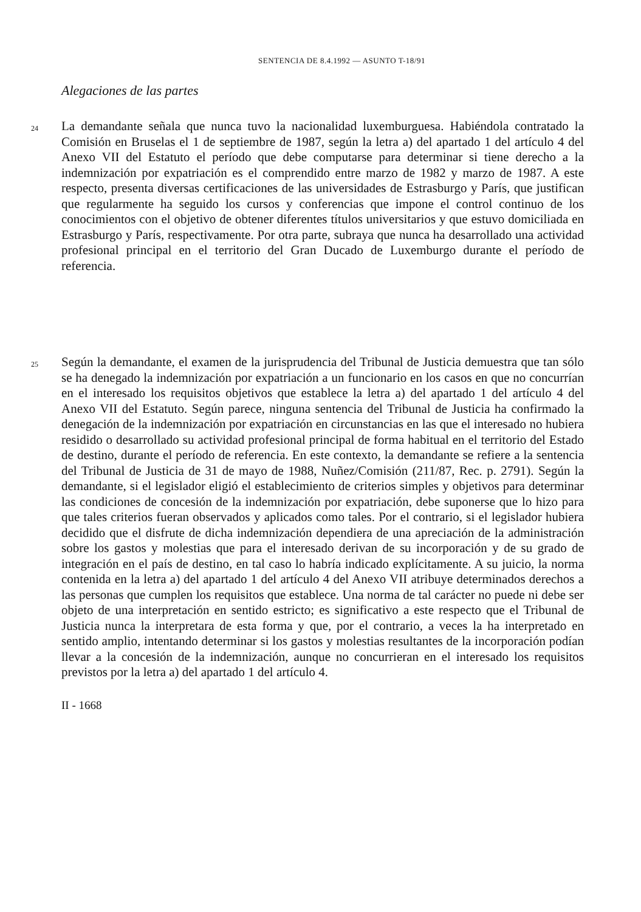SENTENCIA DE 8.4.1992 — ASUNTO T-18/91
Alegaciones de las partes
24
La demandante señala que nunca tuvo la nacionalidad luxemburguesa. Habiéndola contratado la Comisión en Bruselas el 1 de septiembre de 1987, según la letra a) del apartado 1 del artículo 4 del Anexo VII del Estatuto el período que debe computarse para determinar si tiene derecho a la indemnización por expatriación es el comprendido entre marzo de 1982 y marzo de 1987. A este respecto, presenta diversas certificaciones de las universidades de Estrasburgo y París, que justifican que regularmente ha seguido los cursos y conferencias que impone el control continuo de los conocimientos con el objetivo de obtener diferentes títulos universitarios y que estuvo domiciliada en Estrasburgo y París, respectivamente. Por otra parte, subraya que nunca ha desarrollado una actividad profesional principal en el territorio del Gran Ducado de Luxemburgo durante el período de referencia.
25
Según la demandante, el examen de la jurisprudencia del Tribunal de Justicia demuestra que tan sólo se ha denegado la indemnización por expatriación a un funcionario en los casos en que no concurrían en el interesado los requisitos objetivos que establece la letra a) del apartado 1 del artículo 4 del Anexo VII del Estatuto. Según parece, ninguna sentencia del Tribunal de Justicia ha confirmado la denegación de la indemnización por expatriación en circunstancias en las que el interesado no hubiera residido o desarrollado su actividad profesional principal de forma habitual en el territorio del Estado de destino, durante el período de referencia. En este contexto, la demandante se refiere a la sentencia del Tribunal de Justicia de 31 de mayo de 1988, Nuñez/Comisión (211/87, Rec. p. 2791). Según la demandante, si el legislador eligió el establecimiento de criterios simples y objetivos para determinar las condiciones de concesión de la indemnización por expatriación, debe suponerse que lo hizo para que tales criterios fueran observados y aplicados como tales. Por el contrario, si el legislador hubiera decidido que el disfrute de dicha indemnización dependiera de una apreciación de la administración sobre los gastos y molestias que para el interesado derivan de su incorporación y de su grado de integración en el país de destino, en tal caso lo habría indicado explícitamente. A su juicio, la norma contenida en la letra a) del apartado 1 del artículo 4 del Anexo VII atribuye determinados derechos a las personas que cumplen los requisitos que establece. Una norma de tal carácter no puede ni debe ser objeto de una interpretación en sentido estricto; es significativo a este respecto que el Tribunal de Justicia nunca la interpretara de esta forma y que, por el contrario, a veces la ha interpretado en sentido amplio, intentando determinar si los gastos y molestias resultantes de la incorporación podían llevar a la concesión de la indemnización, aunque no concurrieran en el interesado los requisitos previstos por la letra a) del apartado 1 del artículo 4.
II - 1668